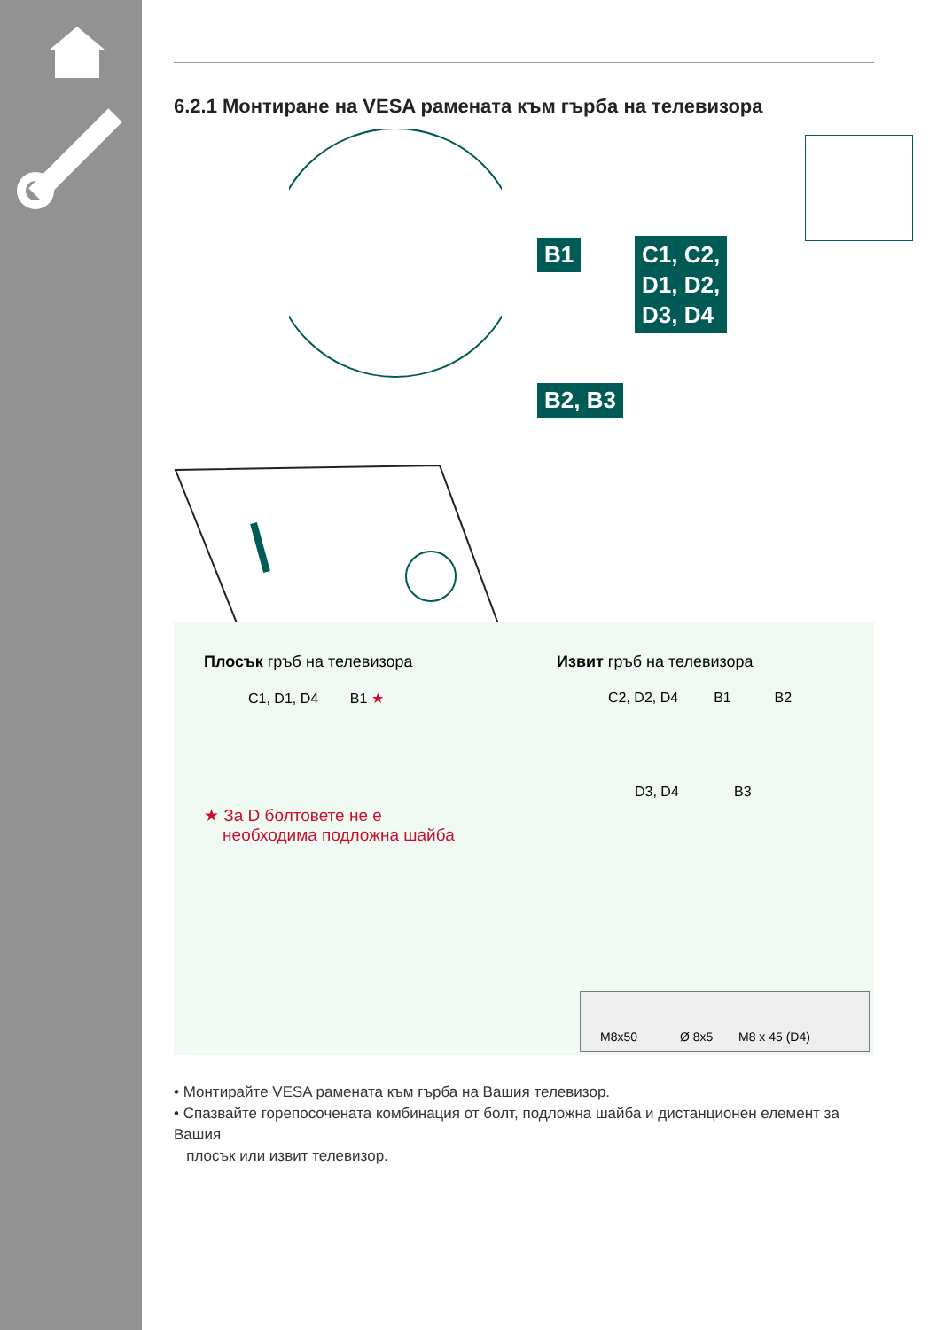6.2.1 Монтиране на VESA рамената към гърба на телевизора
B1
C1, C2,
D1, D2,
D3, D4
B2, B3
Плосък гръб на телевизора
C1, D1, D4 B1 ★
Извит гръб на телевизора
C2, D2, D4 B1 B2
D3, D4 B3
★ За D болтовете не е
необходима подложна шайба
M8x50 Ø 8x5 M8 x 45 (D4)
• Монтирайте VESA рамената към гърба на Вашия телевизор.
• Спазвайте горепосочената комбинация от болт, подложна шайба и дистанционен елемент за Вашия
плосък или извит телевизор.